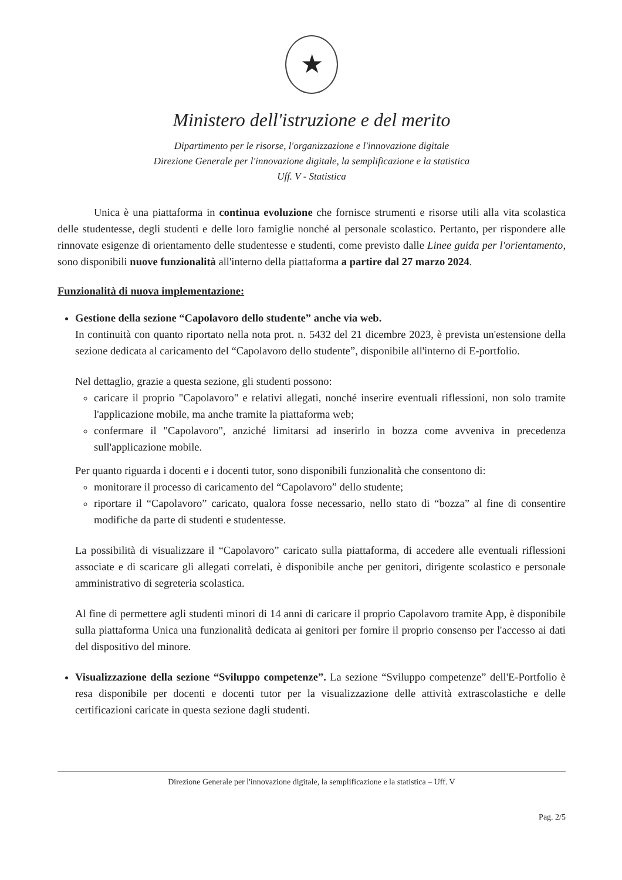★
Ministero dell'istruzione e del merito
Dipartimento per le risorse, l'organizzazione e l'innovazione digitale
Direzione Generale per l'innovazione digitale, la semplificazione e la statistica
Uff. V - Statistica
Unica è una piattaforma in continua evoluzione che fornisce strumenti e risorse utili alla vita scolastica delle studentesse, degli studenti e delle loro famiglie nonché al personale scolastico. Pertanto, per rispondere alle rinnovate esigenze di orientamento delle studentesse e studenti, come previsto dalle Linee guida per l'orientamento, sono disponibili nuove funzionalità all'interno della piattaforma a partire dal 27 marzo 2024.
Funzionalità di nuova implementazione:
Gestione della sezione “Capolavoro dello studente” anche via web.
In continuità con quanto riportato nella nota prot. n. 5432 del 21 dicembre 2023, è prevista un'estensione della sezione dedicata al caricamento del “Capolavoro dello studente”, disponibile all'interno di E-portfolio.
Nel dettaglio, grazie a questa sezione, gli studenti possono:
caricare il proprio "Capolavoro" e relativi allegati, nonché inserire eventuali riflessioni, non solo tramite l'applicazione mobile, ma anche tramite la piattaforma web;
confermare il "Capolavoro", anziché limitarsi ad inserirlo in bozza come avveniva in precedenza sull'applicazione mobile.
Per quanto riguarda i docenti e i docenti tutor, sono disponibili funzionalità che consentono di:
monitorare il processo di caricamento del “Capolavoro” dello studente;
riportare il “Capolavoro” caricato, qualora fosse necessario, nello stato di “bozza” al fine di consentire modifiche da parte di studenti e studentesse.
La possibilità di visualizzare il “Capolavoro” caricato sulla piattaforma, di accedere alle eventuali riflessioni associate e di scaricare gli allegati correlati, è disponibile anche per genitori, dirigente scolastico e personale amministrativo di segreteria scolastica.
Al fine di permettere agli studenti minori di 14 anni di caricare il proprio Capolavoro tramite App, è disponibile sulla piattaforma Unica una funzionalità dedicata ai genitori per fornire il proprio consenso per l'accesso ai dati del dispositivo del minore.
Visualizzazione della sezione “Sviluppo competenze”. La sezione “Sviluppo competenze” dell'E-Portfolio è resa disponibile per docenti e docenti tutor per la visualizzazione delle attività extrascolastiche e delle certificazioni caricate in questa sezione dagli studenti.
Direzione Generale per l'innovazione digitale, la semplificazione e la statistica – Uff. V
Pag. 2/5